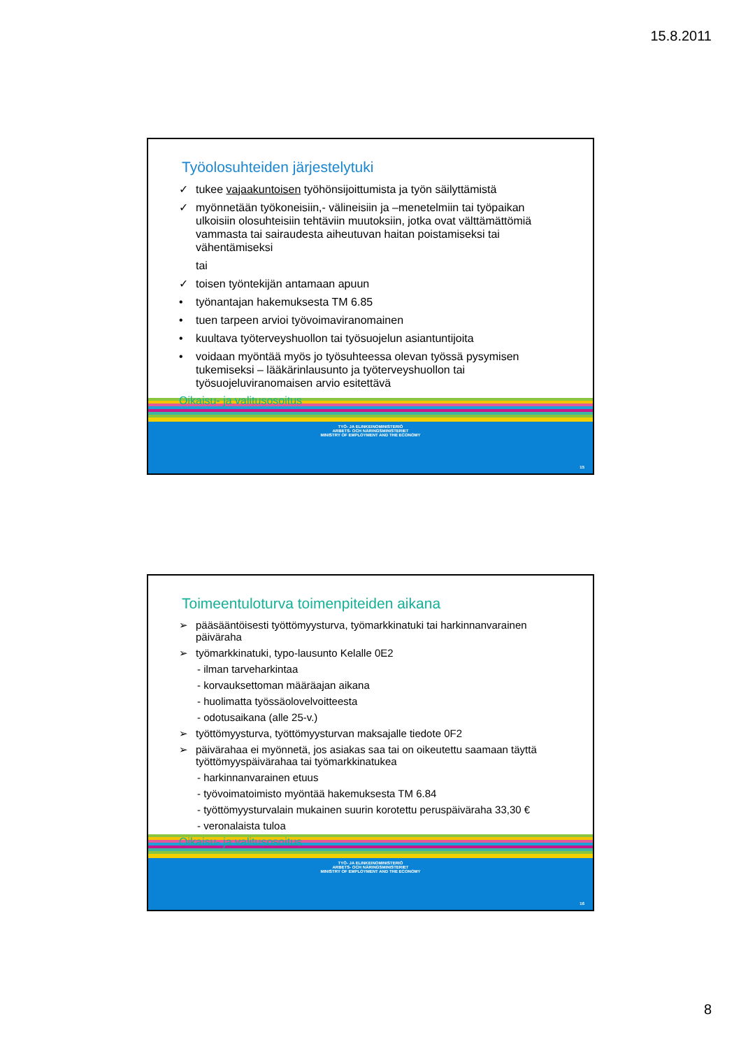15.8.2011
Työolosuhteiden järjestelytuki
✓ tukee vajaakuntoisen työhönsijoittumista ja työn säilyttämistä
✓ myönnetään työkoneisiin,- välineisiin ja –menetelmiin tai työpaikan ulkoisiin olosuhteisiin tehtäviin muutoksiin, jotka ovat välttämättömiä vammasta tai sairaudesta aiheutuvan haitan poistamiseksi tai vähentämiseksi
tai
✓ toisen työntekijän antamaan apuun
• työnantajan hakemuksesta TM 6.85
• tuen tarpeen arvioi työvoimaviranomainen
• kuultava työterveyshuollon tai työsuojelun asiantuntijoita
• voidaan myöntää myös jo työsuhteessa olevan työssä pysymisen tukemiseksi – lääkärinlausunto ja työterveyshuollon tai työsuojeluviranomaisen arvio esitettävä
Oikaisu- ja valitusosoitus
TYÖ- JA ELINKEINOMINISTERIÖ
ARBETS- OCH NÄRINGSMINISTERIET
MINISTRY OF EMPLOYMENT AND THE ECONOMY
15
Toimeentuloturva toimenpiteiden aikana
➢ pääsääntöisesti työttömyysturva, työmarkkinatuki tai harkinnanvarainen päiväraha
➢ työmarkkinatuki, typo-lausunto Kelalle 0E2
- ilman tarveharkintaa
- korvauksettoman määräajan aikana
- huolimatta työssäolovelvoitteesta
- odotusaikana (alle 25-v.)
➢ työttömyysturva, työttömyysturvan maksajalle tiedote 0F2
➢ päivärahaa ei myönnetä, jos asiakas saa tai on oikeutettu saamaan täyttä työttömyyspäivärahaa tai työmarkkinatukea
- harkinnanvarainen etuus
- työvoimatoimisto myöntää hakemuksesta TM 6.84
- työttömyysturvalain mukainen suurin korotettu peruspäiväraha 33,30 €
- veronalaista tuloa
Oikaisu- ja valitusosoitus
TYÖ- JA ELINKEINOMINISTERIÖ
ARBETS- OCH NÄRINGSMINISTERIET
MINISTRY OF EMPLOYMENT AND THE ECONOMY
16
8